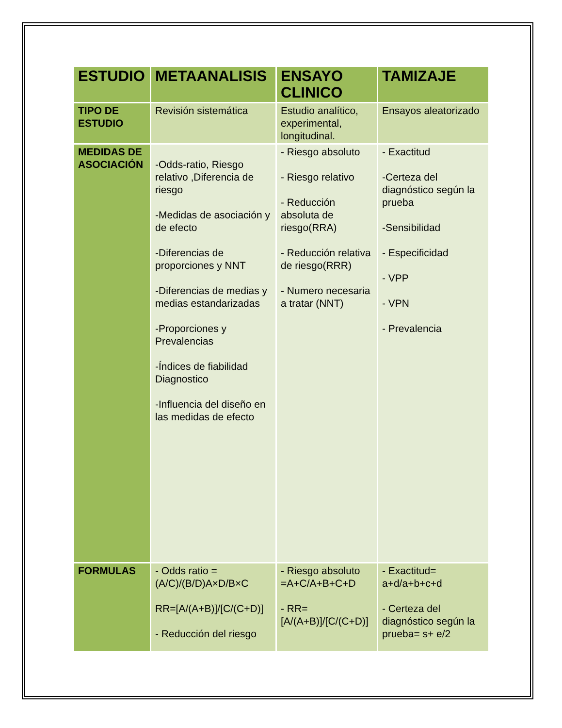| ESTUDIO | METAANALISIS | ENSAYO CLINICO | TAMIZAJE |
| --- | --- | --- | --- |
| TIPO DE ESTUDIO | Revisión sistemática | Estudio analítico, experimental, longitudinal. | Ensayos aleatorizado |
| MEDIDAS DE ASOCIACIÓN | -Odds-ratio, Riesgo relativo ,Diferencia de riesgo -Medidas de asociación y de efecto -Diferencias de proporciones y NNT -Diferencias de medias y medias estandarizadas -Proporciones y Prevalencias -Índices de fiabilidad Diagnostico -Influencia del diseño en las medidas de efecto | - Riesgo absoluto - Riesgo relativo - Reducción absoluta de riesgo(RRA) - Reducción relativa de riesgo(RRR) - Numero necesaria a tratar (NNT) | - Exactitud -Certeza del diagnóstico según la prueba -Sensibilidad - Especificidad - VPP - VPN - Prevalencia |
| FORMULAS | - Odds ratio =(A/C)/(B/D)A×D/B×C RR=[A/(A+B)]/[C/(C+D)] - Reducción del riesgo | - Riesgo absoluto =A+C/A+B+C+D - RR= [A/(A+B)]/[C/(C+D)] | - Exactitud= a+d/a+b+c+d - Certeza del diagnóstico según la prueba= s+ e/2 |